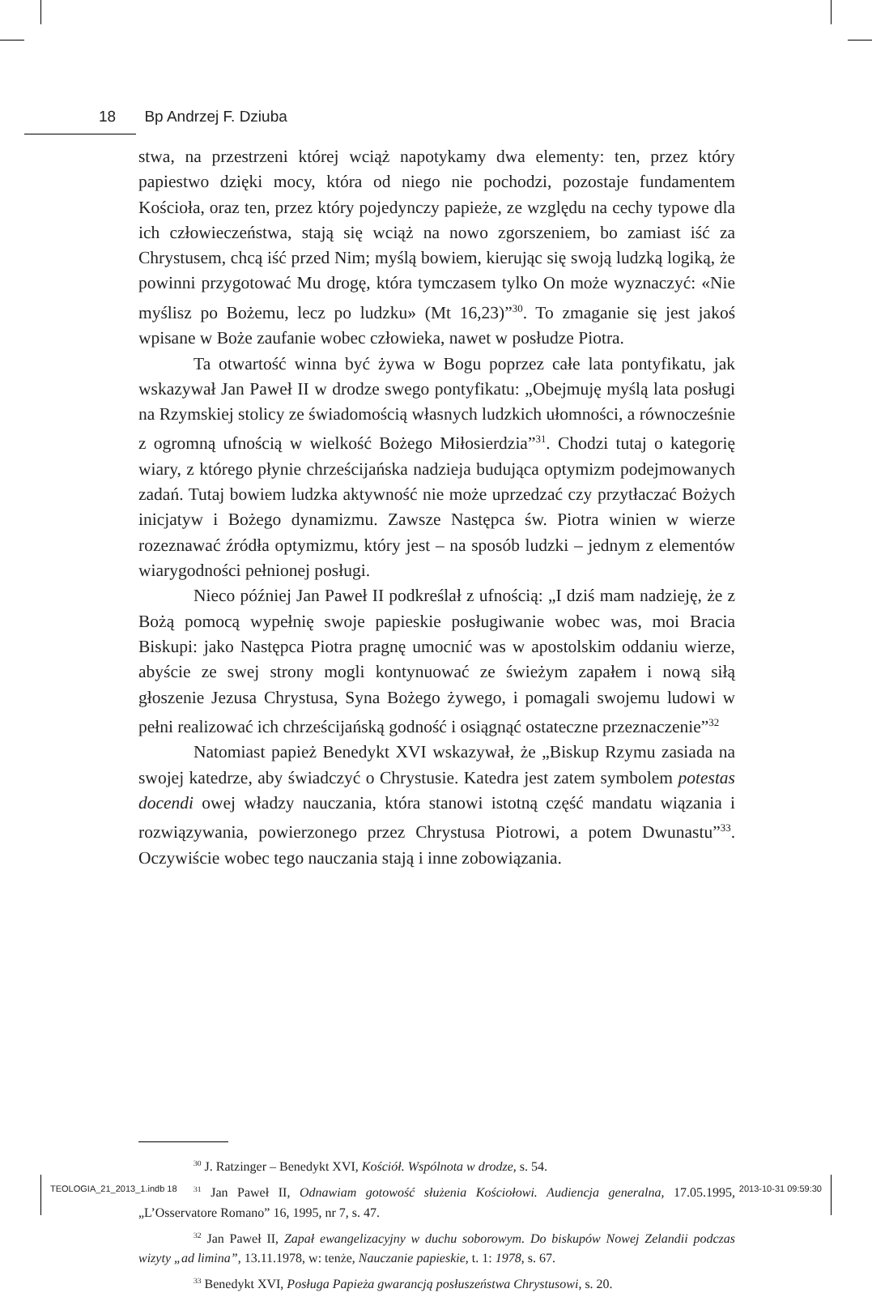18 Bp Andrzej F. Dziuba
stwa, na przestrzeni której wciąż napotykamy dwa elementy: ten, przez który papiestwo dzięki mocy, która od niego nie pochodzi, pozostaje fundamentem Kościoła, oraz ten, przez który pojedynczy papieże, ze względu na cechy typowe dla ich człowieczeństwa, stają się wciąż na nowo zgorszeniem, bo zamiast iść za Chrystusem, chcą iść przed Nim; myślą bowiem, kierując się swoją ludzką logiką, że powinni przygotować Mu drogę, która tymczasem tylko On może wyznaczyć: «Nie myślisz po Bożemu, lecz po ludzku» (Mt 16,23)”<sup>30</sup>. To zmaganie się jest jakoś wpisane w Boże zaufanie wobec człowieka, nawet w posłudze Piotra.
Ta otwartość winna być żywa w Bogu poprzez całe lata pontyfikatu, jak wskazywał Jan Paweł II w drodze swego pontyfikatu: „Obejmuję myślą lata posługi na Rzymskiej stolicy ze świadomością własnych ludzkich ułomności, a równocześnie z ogromną ufnością w wielkość Bożego Miłosierdzia”<sup>31</sup>. Chodzi tutaj o kategorię wiary, z którego płynie chrześcijańska nadzieja budująca optymizm podejmowanych zadań. Tutaj bowiem ludzka aktywność nie może uprzedzać czy przytłaczać Bożych inicjatyw i Bożego dynamizmu. Zawsze Następca św. Piotra winien w wierze rozeznawać źródła optymizmu, który jest – na sposób ludzki – jednym z elementów wiarygodności pełnionej posługi.
Nieco później Jan Paweł II podkreślał z ufnością: „I dziś mam nadzieję, że z Bożą pomocą wypełnię swoje papieskie posługiwanie wobec was, moi Bracia Biskupi: jako Następca Piotra pragnę umocnić was w apostolskim oddaniu wierze, abyście ze swej strony mogli kontynuować ze świeżym zapałem i nową siłą głoszenie Jezusa Chrystusa, Syna Bożego żywego, i pomagali swojemu ludowi w pełni realizować ich chrześcijańską godność i osiągnąć ostateczne przeznaczenie”<sup>32</sup>
Natomiast papież Benedykt XVI wskazywał, że „Biskup Rzymu zasiada na swojej katedrze, aby świadczyć o Chrystusie. Katedra jest zatem symbolem potestas docendi owej władzy nauczania, która stanowi istotną część mandatu wiązania i rozwiązywania, powierzonego przez Chrystusa Piotrowi, a potem Dwunastu”<sup>33</sup>. Oczywiście wobec tego nauczania stają i inne zobowiązania.
<sup>30</sup> J. Ratzinger – Benedykt XVI, Kościół. Wspólnota w drodze, s. 54.
<sup>31</sup> Jan Paweł II, Odnawiam gotowość służenia Kościołowi. Audiencja generalna, 17.05.1995, „L’Osservatore Romano” 16, 1995, nr 7, s. 47.
<sup>32</sup> Jan Paweł II, Zapał ewangelizacyjny w duchu soborowym. Do biskupów Nowej Zelandii podczas wizyty „ad limina”, 13.11.1978, w: tenże, Nauczanie papieskie, t. 1: 1978, s. 67.
<sup>33</sup> Benedykt XVI, Posługa Papieża gwarancją posłuszeństwa Chrystusowi, s. 20.
TEOLOGIA_21_2013_1.indb 18 2013-10-31 09:59:30